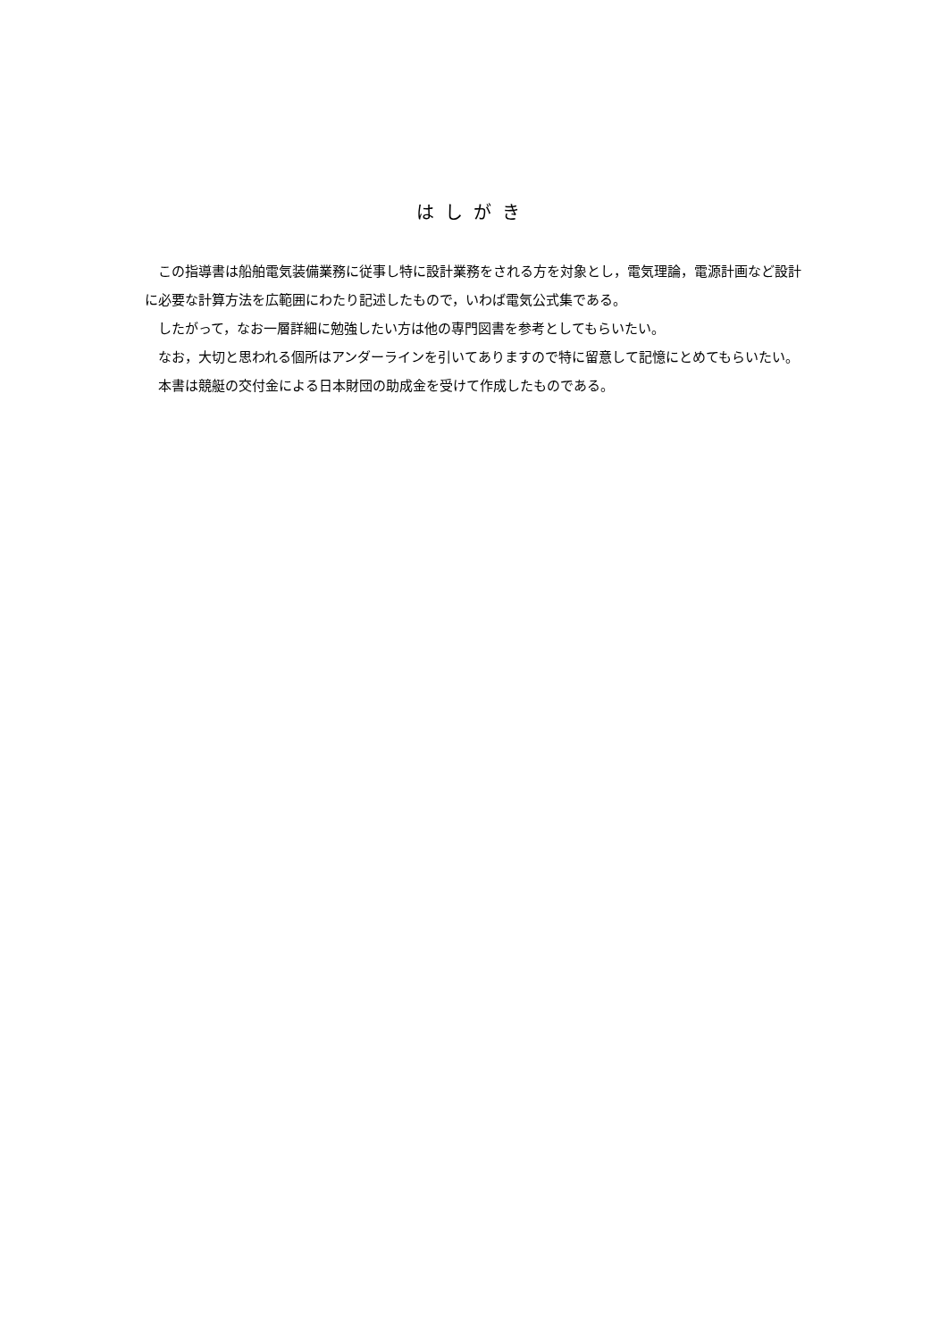はしがき
この指導書は船舶電気装備業務に従事し特に設計業務をされる方を対象とし，電気理論，電源計画など設計に必要な計算方法を広範囲にわたり記述したもので，いわば電気公式集である。
したがって，なお一層詳細に勉強したい方は他の専門図書を参考としてもらいたい。
なお，大切と思われる個所はアンダーラインを引いてありますので特に留意して記憶にとめてもらいたい。
本書は競艇の交付金による日本財団の助成金を受けて作成したものである。